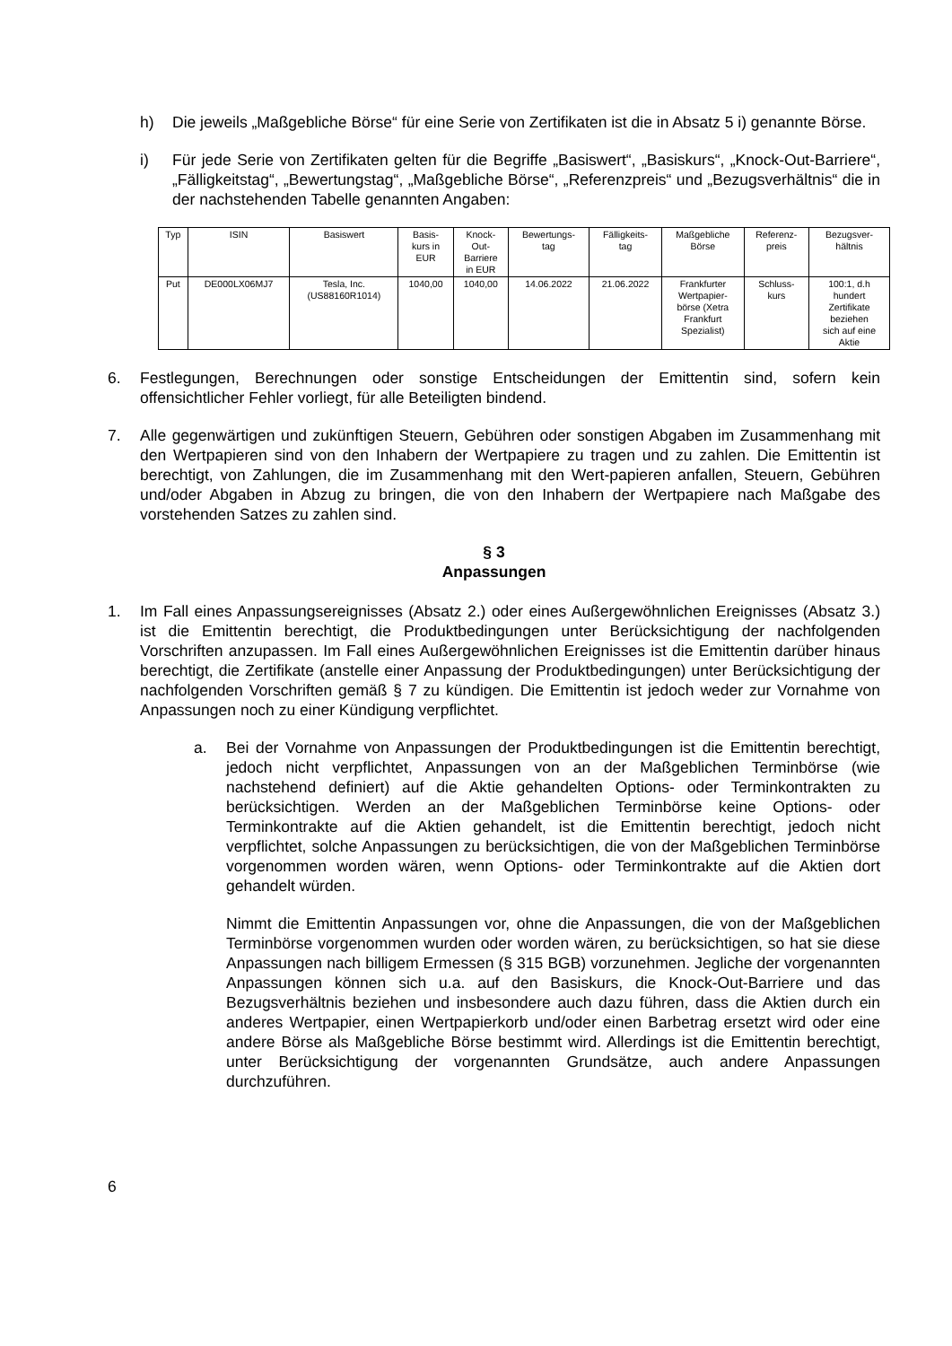h) Die jeweils „Maßgebliche Börse“ für eine Serie von Zertifikaten ist die in Absatz 5 i) genannte Börse.
i) Für jede Serie von Zertifikaten gelten für die Begriffe „Basiswert“, „Basiskurs“, „Knock-Out-Barriere“, „Fälligkeitstag“, „Bewertungstag“, „Maßgebliche Börse“, „Referenzpreis“ und „Bezugsverhältnis“ die in der nachstehenden Tabelle genannten Angaben:
| Typ | ISIN | Basiswert | Basis- kurs in EUR | Knock- Out- Barriere in EUR | Bewertungs- tag | Fälligkeits- tag | Maßgebliche Börse | Referenz- preis | Bezugsver- hältnis |
| --- | --- | --- | --- | --- | --- | --- | --- | --- | --- |
| Put | DE000LX06MJ7 | Tesla, Inc. (US88160R1014) | 1040,00 | 1040,00 | 14.06.2022 | 21.06.2022 | Frankfurter Wertpapier- börse (Xetra Frankfurt Spezialist) | Schluss- kurs | 100:1, d.h hundert Zertifikate beziehen sich auf eine Aktie |
6. Festlegungen, Berechnungen oder sonstige Entscheidungen der Emittentin sind, sofern kein offensichtlicher Fehler vorliegt, für alle Beteiligten bindend.
7. Alle gegenwärtigen und zukünftigen Steuern, Gebühren oder sonstigen Abgaben im Zusammenhang mit den Wertpapieren sind von den Inhabern der Wertpapiere zu tragen und zu zahlen. Die Emittentin ist berechtigt, von Zahlungen, die im Zusammenhang mit den Wert-papieren anfallen, Steuern, Gebühren und/oder Abgaben in Abzug zu bringen, die von den Inhabern der Wertpapiere nach Maßgabe des vorstehenden Satzes zu zahlen sind.
§ 3
Anpassungen
1. Im Fall eines Anpassungsereignisses (Absatz 2.) oder eines Außergewöhnlichen Ereignisses (Absatz 3.) ist die Emittentin berechtigt, die Produktbedingungen unter Berücksichtigung der nachfolgenden Vorschriften anzupassen. Im Fall eines Außergewöhnlichen Ereignisses ist die Emittentin darüber hinaus berechtigt, die Zertifikate (anstelle einer Anpassung der Produktbedingungen) unter Berücksichtigung der nachfolgenden Vorschriften gemäß § 7 zu kündigen. Die Emittentin ist jedoch weder zur Vornahme von Anpassungen noch zu einer Kündigung verpflichtet.
a. Bei der Vornahme von Anpassungen der Produktbedingungen ist die Emittentin berechtigt, jedoch nicht verpflichtet, Anpassungen von an der Maßgeblichen Terminbörse (wie nachstehend definiert) auf die Aktie gehandelten Options- oder Terminkontrakten zu berücksichtigen. Werden an der Maßgeblichen Terminbörse keine Options- oder Terminkontrakte auf die Aktien gehandelt, ist die Emittentin berechtigt, jedoch nicht verpflichtet, solche Anpassungen zu berücksichtigen, die von der Maßgeblichen Terminbörse vorgenommen worden wären, wenn Options- oder Terminkontrakte auf die Aktien dort gehandelt würden.
Nimmt die Emittentin Anpassungen vor, ohne die Anpassungen, die von der Maßgeblichen Terminbörse vorgenommen wurden oder worden wären, zu berücksichtigen, so hat sie diese Anpassungen nach billigem Ermessen (§ 315 BGB) vorzunehmen. Jegliche der vorgenannten Anpassungen können sich u.a. auf den Basiskurs, die Knock-Out-Barriere und das Bezugsverhältnis beziehen und insbesondere auch dazu führen, dass die Aktien durch ein anderes Wertpapier, einen Wertpapierkorb und/oder einen Barbetrag ersetzt wird oder eine andere Börse als Maßgebliche Börse bestimmt wird. Allerdings ist die Emittentin berechtigt, unter Berücksichtigung der vorgenannten Grundsätze, auch andere Anpassungen durchzuführen.
6